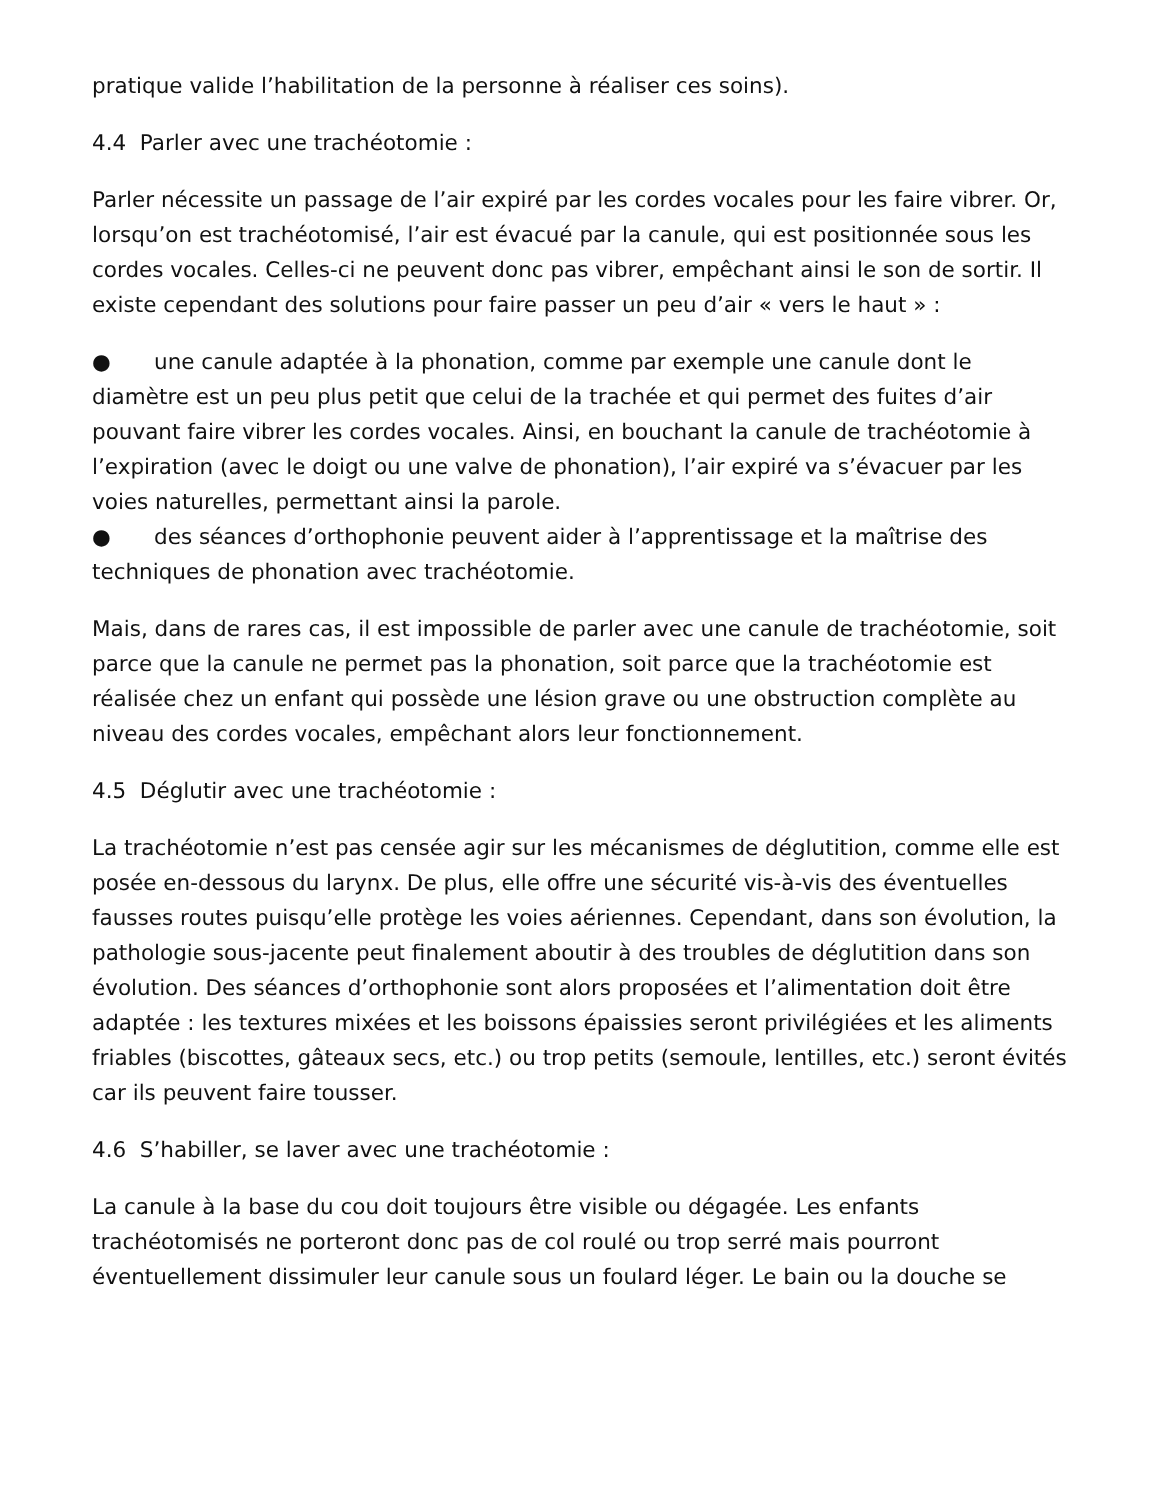pratique valide l’habilitation de la personne à réaliser ces soins).
4.4 Parler avec une trachéotomie :
Parler nécessite un passage de l’air expiré par les cordes vocales pour les faire vibrer. Or, lorsqu’on est trachéotomisé, l’air est évacué par la canule, qui est positionnée sous les cordes vocales. Celles-ci ne peuvent donc pas vibrer, empêchant ainsi le son de sortir. Il existe cependant des solutions pour faire passer un peu d’air « vers le haut » :
● une canule adaptée à la phonation, comme par exemple une canule dont le diamètre est un peu plus petit que celui de la trachée et qui permet des fuites d’air pouvant faire vibrer les cordes vocales. Ainsi, en bouchant la canule de trachéotomie à l’expiration (avec le doigt ou une valve de phonation), l’air expiré va s’évacuer par les voies naturelles, permettant ainsi la parole.
● des séances d’orthophonie peuvent aider à l’apprentissage et la maîtrise des techniques de phonation avec trachéotomie.
Mais, dans de rares cas, il est impossible de parler avec une canule de trachéotomie, soit parce que la canule ne permet pas la phonation, soit parce que la trachéotomie est réalisée chez un enfant qui possède une lésion grave ou une obstruction complète au niveau des cordes vocales, empêchant alors leur fonctionnement.
4.5 Déglutir avec une trachéotomie :
La trachéotomie n’est pas censée agir sur les mécanismes de déglutition, comme elle est posée en-dessous du larynx. De plus, elle offre une sécurité vis-à-vis des éventuelles fausses routes puisqu’elle protège les voies aériennes. Cependant, dans son évolution, la pathologie sous-jacente peut finalement aboutir à des troubles de déglutition dans son évolution. Des séances d’orthophonie sont alors proposées et l’alimentation doit être adaptée : les textures mixées et les boissons épaissies seront privilégiées et les aliments friables (biscottes, gâteaux secs, etc.) ou trop petits (semoule, lentilles, etc.) seront évités car ils peuvent faire tousser.
4.6 S’habiller, se laver avec une trachéotomie :
La canule à la base du cou doit toujours être visible ou dégagée. Les enfants trachéotomisés ne porteront donc pas de col roulé ou trop serré mais pourront éventuellement dissimuler leur canule sous un foulard léger. Le bain ou la douche se